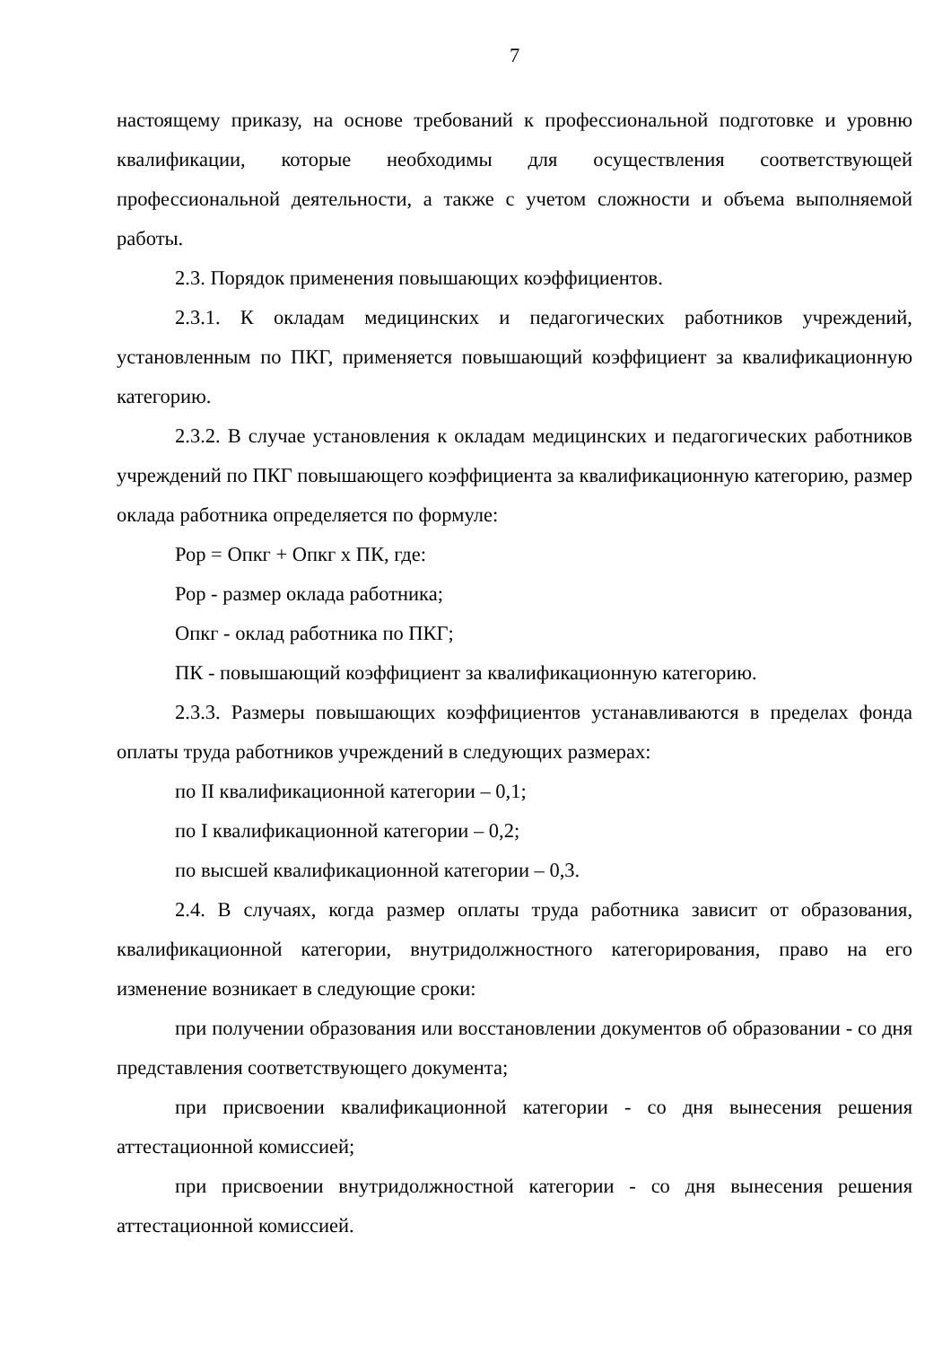7
настоящему приказу, на основе требований к профессиональной подготовке и уровню квалификации, которые необходимы для осуществления соответствующей профессиональной деятельности, а также с учетом сложности и объема выполняемой работы.
2.3. Порядок применения повышающих коэффициентов.
2.3.1. К окладам медицинских и педагогических работников учреждений, установленным по ПКГ, применяется повышающий коэффициент за квалификационную категорию.
2.3.2. В случае установления к окладам медицинских и педагогических работников учреждений по ПКГ повышающего коэффициента за квалификационную категорию, размер оклада работника определяется по формуле:
Рор = Опкг + Опкг х ПК, где:
Рор - размер оклада работника;
Опкг - оклад работника по ПКГ;
ПК - повышающий коэффициент за квалификационную категорию.
2.3.3. Размеры повышающих коэффициентов устанавливаются в пределах фонда оплаты труда работников учреждений в следующих размерах:
по II квалификационной категории – 0,1;
по I квалификационной категории – 0,2;
по высшей квалификационной категории – 0,3.
2.4. В случаях, когда размер оплаты труда работника зависит от образования, квалификационной категории, внутридолжностного категорирования, право на его изменение возникает в следующие сроки:
при получении образования или восстановлении документов об образовании - со дня представления соответствующего документа;
при присвоении квалификационной категории - со дня вынесения решения аттестационной комиссией;
при присвоении внутридолжностной категории - со дня вынесения решения аттестационной комиссией.